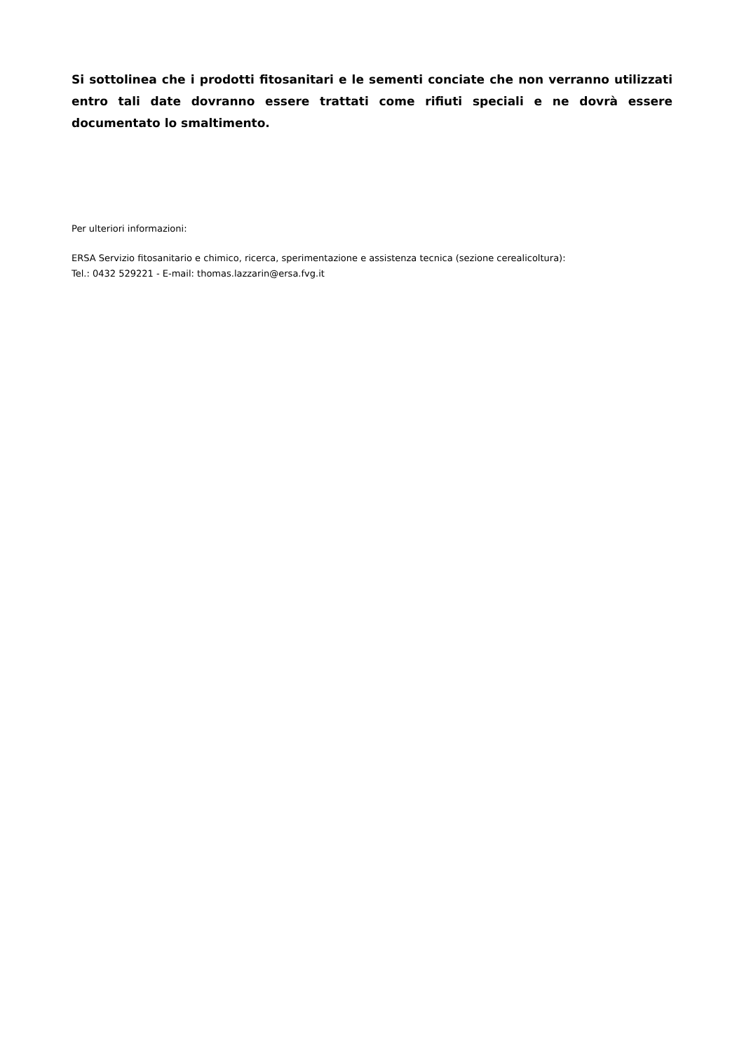Si sottolinea che i prodotti fitosanitari e le sementi conciate che non verranno utilizzati entro tali date dovranno essere trattati come rifiuti speciali e ne dovrà essere documentato lo smaltimento.
Per ulteriori informazioni:
ERSA Servizio fitosanitario e chimico, ricerca, sperimentazione e assistenza tecnica (sezione cerealicoltura):
Tel.: 0432 529221 - E-mail: thomas.lazzarin@ersa.fvg.it